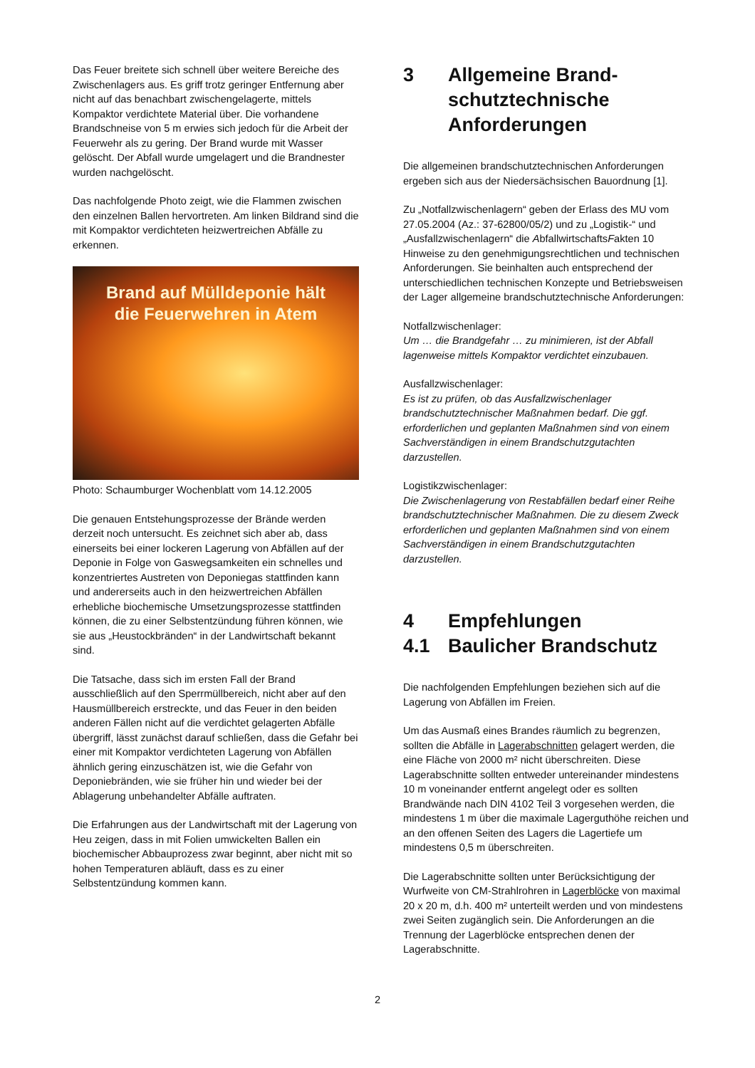Das Feuer breitete sich schnell über weitere Bereiche des Zwischenlagers aus. Es griff trotz geringer Entfernung aber nicht auf das benachbart zwischengelagerte, mittels Kompaktor verdichtete Material über. Die vorhandene Brandschneise von 5 m erwies sich jedoch für die Arbeit der Feuerwehr als zu gering. Der Brand wurde mit Wasser gelöscht. Der Abfall wurde umgelagert und die Brandnester wurden nachgelöscht.
Das nachfolgende Photo zeigt, wie die Flammen zwischen den einzelnen Ballen hervortreten. Am linken Bildrand sind die mit Kompaktor verdichteten heizwertreichen Abfälle zu erkennen.
Brand auf Mülldeponie hält
die Feuerwehren in Atem
Photo: Schaumburger Wochenblatt vom 14.12.2005
Die genauen Entstehungsprozesse der Brände werden derzeit noch untersucht. Es zeichnet sich aber ab, dass einerseits bei einer lockeren Lagerung von Abfällen auf der Deponie in Folge von Gaswegsamkeiten ein schnelles und konzentriertes Austreten von Deponiegas stattfinden kann und andererseits auch in den heizwertreichen Abfällen erhebliche biochemische Umsetzungsprozesse stattfinden können, die zu einer Selbstentzündung führen können, wie sie aus „Heustockbränden“ in der Landwirtschaft bekannt sind.
Die Tatsache, dass sich im ersten Fall der Brand ausschließlich auf den Sperrmüllbereich, nicht aber auf den Hausmüllbereich erstreckte, und das Feuer in den beiden anderen Fällen nicht auf die verdichtet gelagerten Abfälle übergriff, lässt zunächst darauf schließen, dass die Gefahr bei einer mit Kompaktor verdichteten Lagerung von Abfällen ähnlich gering einzuschätzen ist, wie die Gefahr von Deponiebränden, wie sie früher hin und wieder bei der Ablagerung unbehandelter Abfälle auftraten.
Die Erfahrungen aus der Landwirtschaft mit der Lagerung von Heu zeigen, dass in mit Folien umwickelten Ballen ein biochemischer Abbauprozess zwar beginnt, aber nicht mit so hohen Temperaturen abläuft, dass es zu einer Selbstentzündung kommen kann.
3 Allgemeine Brand-schutztechnische Anforderungen
Die allgemeinen brandschutztechnischen Anforderungen ergeben sich aus der Niedersächsischen Bauordnung [1].
Zu „Notfallzwischenlagern“ geben der Erlass des MU vom 27.05.2004 (Az.: 37-62800/05/2) und zu „Logistik-“ und „Ausfallzwischenlagern“ die AbfallwirtschaftsFakten 10 Hinweise zu den genehmigungsrechtlichen und technischen Anforderungen. Sie beinhalten auch entsprechend der unterschiedlichen technischen Konzepte und Betriebsweisen der Lager allgemeine brandschutztechnische Anforderungen:
Notfallzwischenlager:
Um … die Brandgefahr … zu minimieren, ist der Abfall lagenweise mittels Kompaktor verdichtet einzubauen.
Ausfallzwischenlager:
Es ist zu prüfen, ob das Ausfallzwischenlager brandschutztechnischer Maßnahmen bedarf. Die ggf. erforderlichen und geplanten Maßnahmen sind von einem Sachverständigen in einem Brandschutzgutachten darzustellen.
Logistikzwischenlager:
Die Zwischenlagerung von Restabfällen bedarf einer Reihe brandschutztechnischer Maßnahmen. Die zu diesem Zweck erforderlichen und geplanten Maßnahmen sind von einem Sachverständigen in einem Brandschutzgutachten darzustellen.
4 Empfehlungen
4.1 Baulicher Brandschutz
Die nachfolgenden Empfehlungen beziehen sich auf die Lagerung von Abfällen im Freien.
Um das Ausmaß eines Brandes räumlich zu begrenzen, sollten die Abfälle in Lagerabschnitten gelagert werden, die eine Fläche von 2000 m² nicht überschreiten. Diese Lagerabschnitte sollten entweder untereinander mindestens 10 m voneinander entfernt angelegt oder es sollten Brandwände nach DIN 4102 Teil 3 vorgesehen werden, die mindestens 1 m über die maximale Lagerguthöhe reichen und an den offenen Seiten des Lagers die Lagertiefe um mindestens 0,5 m überschreiten.
Die Lagerabschnitte sollten unter Berücksichtigung der Wurfweite von CM-Strahlrohren in Lagerblöcke von maximal 20 x 20 m, d.h. 400 m² unterteilt werden und von mindestens zwei Seiten zugänglich sein. Die Anforderungen an die Trennung der Lagerblöcke entsprechen denen der Lagerabschnitte.
2